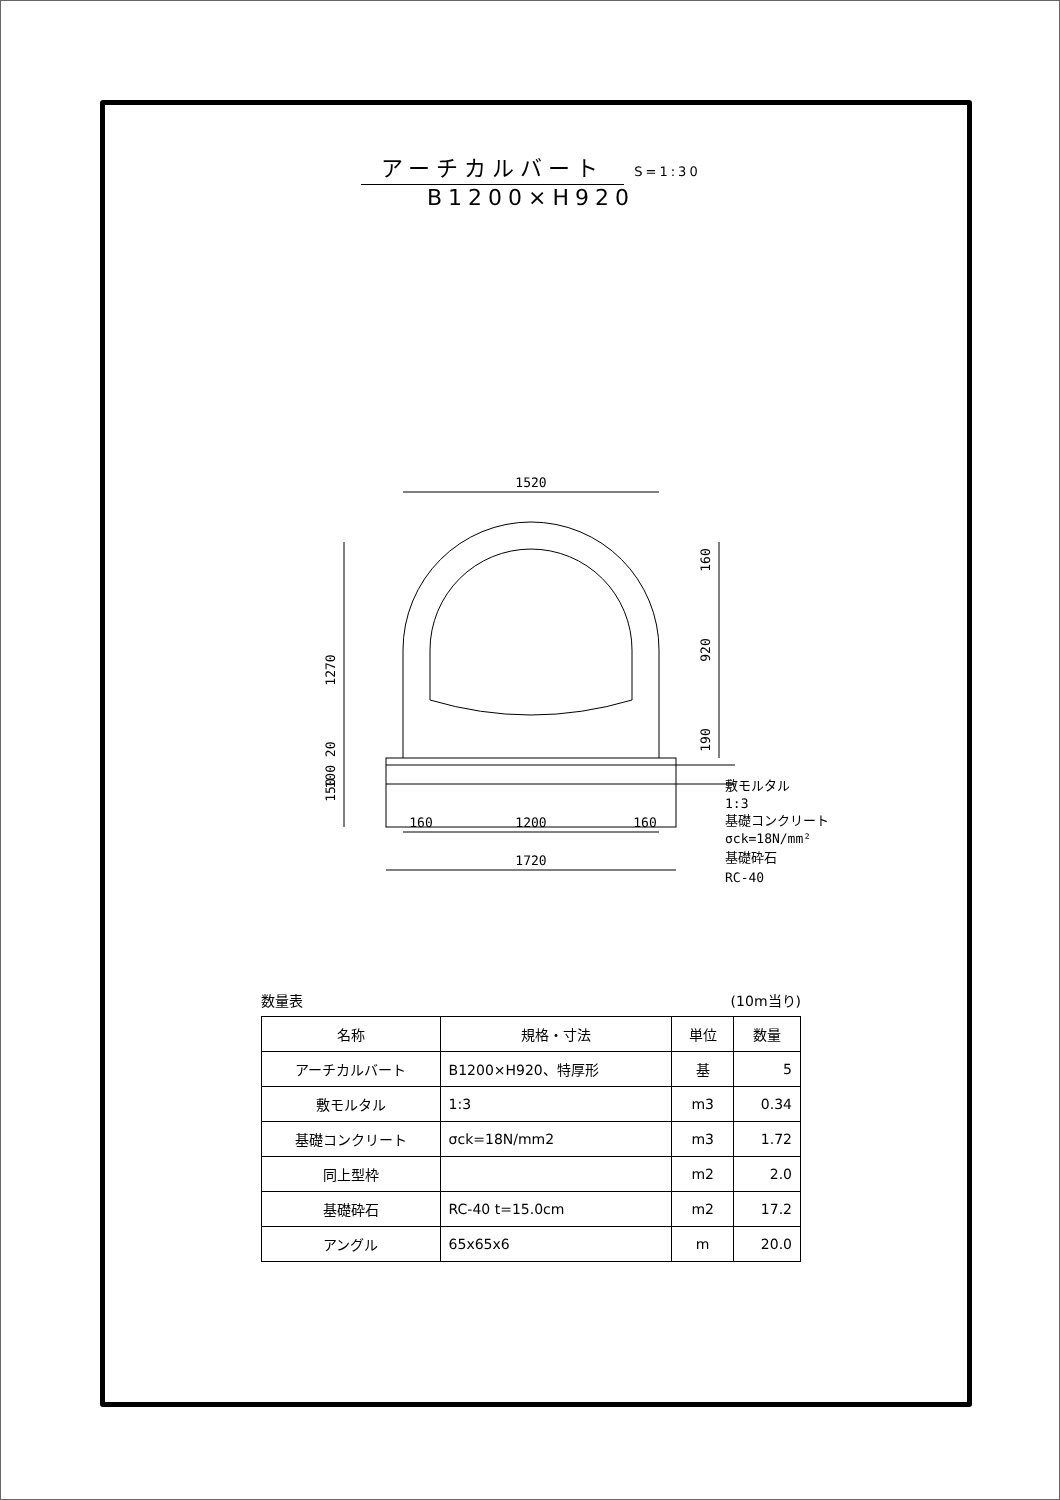アーチカルバート S=1:30
B1200×H920
1520
160
1200
160
1720
1270
160
920
190
150
100 20
敷モルタル
1:3
基礎コンクリート
σck=18N/mm²
基礎砕石
RC-40
数量表 (10m当り)
| 名称 | 規格・寸法 | 単位 | 数量 |
| --- | --- | --- | --- |
| アーチカルバート | B1200×H920、特厚形 | 基 | 5 |
| 敷モルタル | 1:3 | m3 | 0.34 |
| 基礎コンクリート | σck=18N/mm2 | m3 | 1.72 |
| 同上型枠 | | m2 | 2.0 |
| 基礎砕石 | RC-40 t=15.0cm | m2 | 17.2 |
| アングル | 65x65x6 | m | 20.0 |